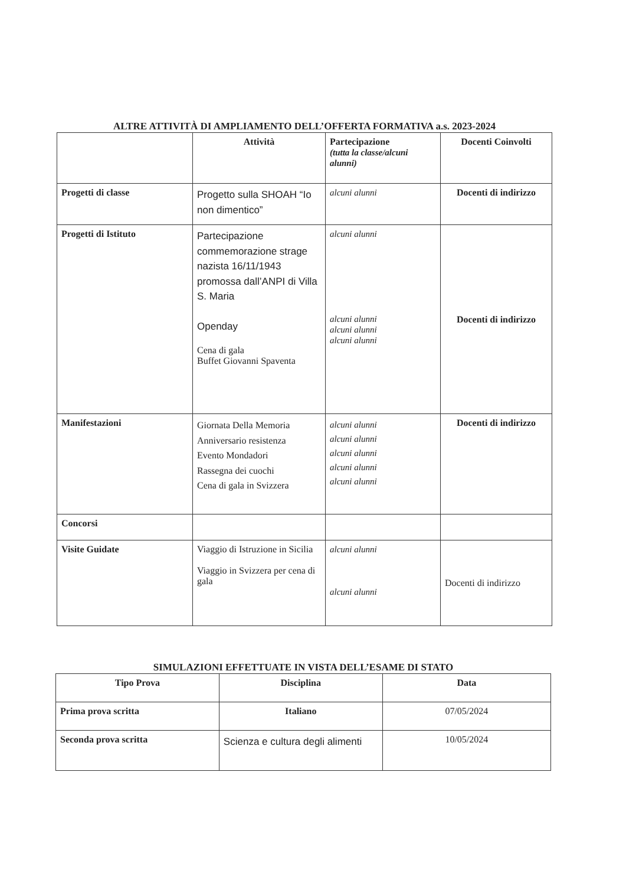ALTRE ATTIVITÀ DI AMPLIAMENTO DELL’OFFERTA FORMATIVA a.s. 2023-2024
| | Attività | Partecipazione (tutta la classe/alcuni alunni) | Docenti Coinvolti |
| --- | --- | --- | --- |
| Progetti di classe | Progetto sulla SHOAH “Io non dimentico” | alcuni alunni | Docenti di indirizzo |
| Progetti di Istituto | Partecipazione commemorazione strage nazista 16/11/1943 promossa dall’ANPI di Villa S. Maria Openday Cena di gala Buffet Giovanni Spaventa | alcuni alunni alcuni alunni alcuni alunni alcuni alunni | Docenti di indirizzo |
| Manifestazioni | Giornata Della Memoria Anniversario resistenza Evento Mondadori Rassegna dei cuochi Cena di gala in Svizzera | alcuni alunni alcuni alunni alcuni alunni alcuni alunni alcuni alunni | Docenti di indirizzo |
| Concorsi | | | |
| Visite Guidate | Viaggio di Istruzione in Sicilia Viaggio in Svizzera per cena di gala | alcuni alunni alcuni alunni | Docenti di indirizzo |
SIMULAZIONI EFFETTUATE IN VISTA DELL’ESAME DI STATO
| Tipo Prova | Disciplina | Data |
| --- | --- | --- |
| Prima prova scritta | Italiano | 07/05/2024 |
| Seconda prova scritta | Scienza e cultura degli alimenti | 10/05/2024 |